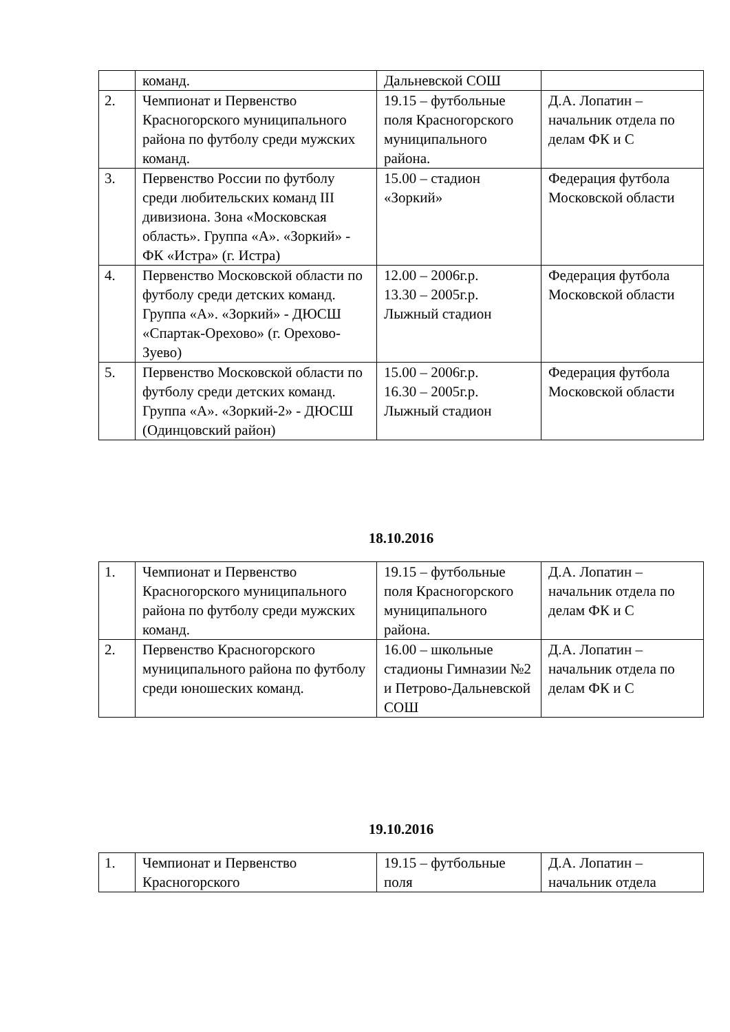| | команд. | Дальневской СОШ | |
| 2. | Чемпионат и Первенство Красногорского муниципального района по футболу среди мужских команд. | 19.15 – футбольные поля Красногорского муниципального района. | Д.А. Лопатин – начальник отдела по делам ФК и С |
| 3. | Первенство России по футболу среди любительских команд III дивизиона. Зона «Московская область». Группа «А». «Зоркий» - ФК «Истра» (г. Истра) | 15.00 – стадион «Зоркий» | Федерация футбола Московской области |
| 4. | Первенство Московской области по футболу среди детских команд. Группа «А». «Зоркий» - ДЮСШ «Спартак-Орехово» (г. Орехово-Зуево) | 12.00 – 2006г.р. 13.30 – 2005г.р. Лыжный стадион | Федерация футбола Московской области |
| 5. | Первенство Московской области по футболу среди детских команд. Группа «А». «Зоркий-2» - ДЮСШ (Одинцовский район) | 15.00 – 2006г.р. 16.30 – 2005г.р. Лыжный стадион | Федерация футбола Московской области |
18.10.2016
| 1. | Чемпионат и Первенство Красногорского муниципального района по футболу среди мужских команд. | 19.15 – футбольные поля Красногорского муниципального района. | Д.А. Лопатин – начальник отдела по делам ФК и С |
| 2. | Первенство Красногорского муниципального района по футболу среди юношеских команд. | 16.00 – школьные стадионы Гимназии №2 и Петрово-Дальневской СОШ | Д.А. Лопатин – начальник отдела по делам ФК и С |
19.10.2016
| 1. | Чемпионат и Первенство Красногорского | 19.15 – футбольные поля | Д.А. Лопатин – начальник отдела |